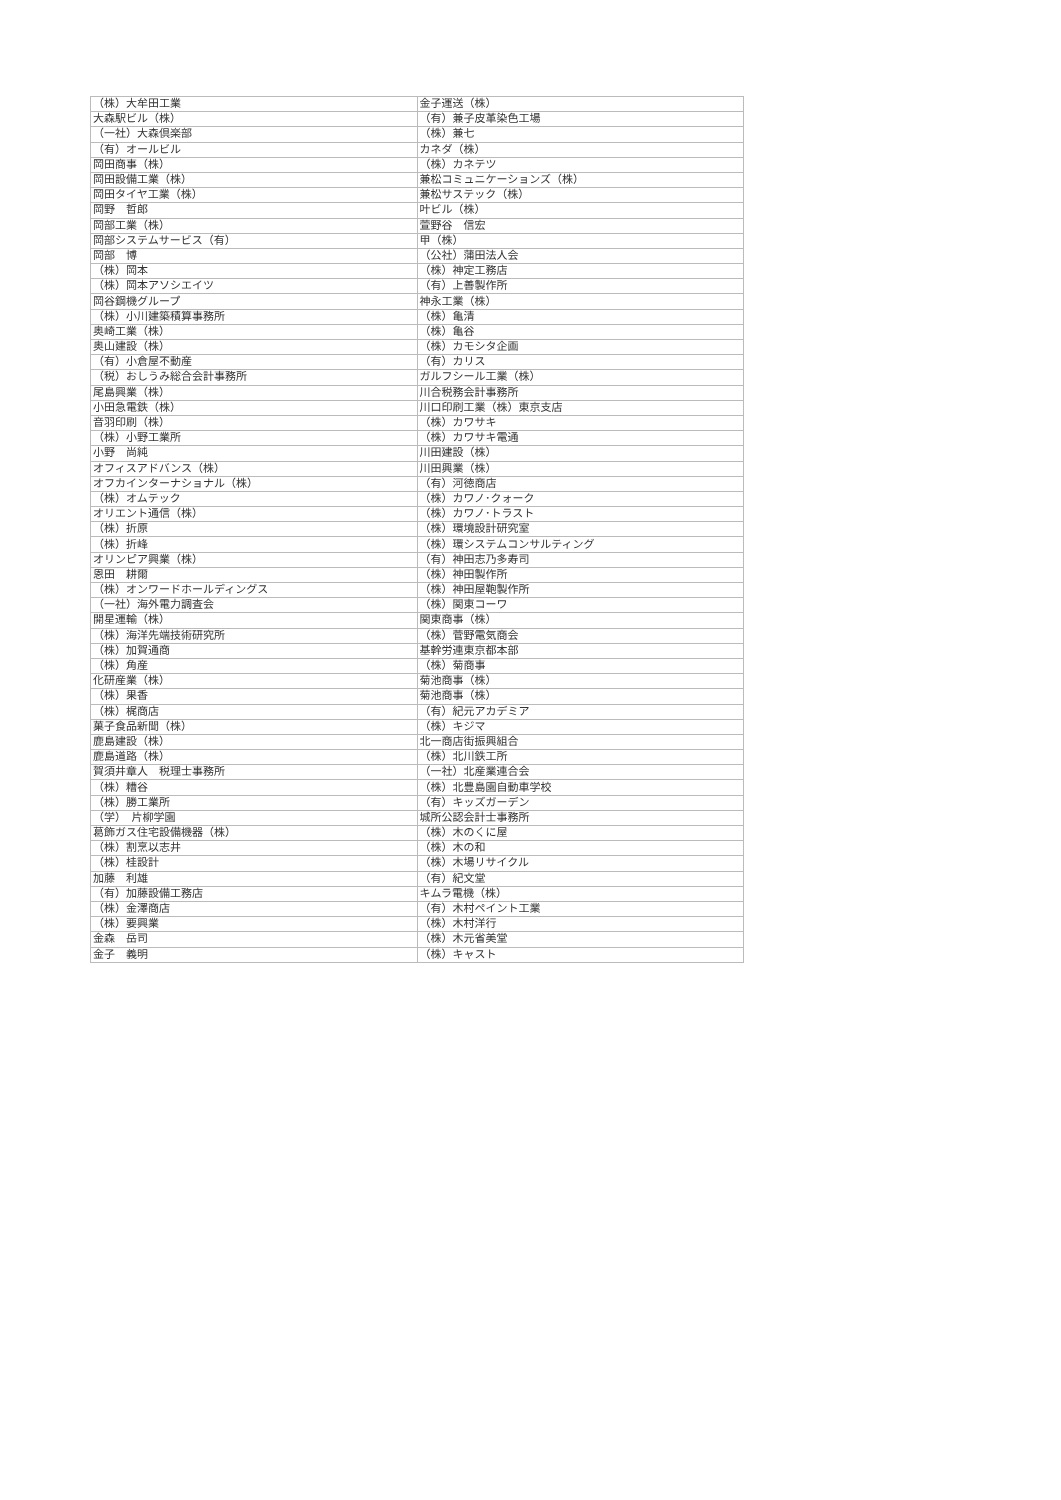| （株）大牟田工業 | 金子運送（株） |
| 大森駅ビル（株） | （有）兼子皮革染色工場 |
| （一社）大森倶楽部 | （株）兼七 |
| （有）オールビル | カネダ（株） |
| 岡田商事（株） | （株）カネテツ |
| 岡田設備工業（株） | 兼松コミュニケーションズ（株） |
| 岡田タイヤ工業（株） | 兼松サステック（株） |
| 岡野 哲郎 | 叶ビル（株） |
| 岡部工業（株） | 萱野谷 信宏 |
| 岡部システムサービス（有） | 甲（株） |
| 岡部 博 | （公社）蒲田法人会 |
| （株）岡本 | （株）神定工務店 |
| （株）岡本アソシエイツ | （有）上善製作所 |
| 岡谷鋼機グループ | 神永工業（株） |
| （株）小川建築積算事務所 | （株）亀清 |
| 奥崎工業（株） | （株）亀谷 |
| 奥山建設（株） | （株）カモシタ企画 |
| （有）小倉屋不動産 | （有）カリス |
| （税）おしうみ総合会計事務所 | ガルフシール工業（株） |
| 尾島興業（株） | 川合税務会計事務所 |
| 小田急電鉄（株） | 川口印刷工業（株）東京支店 |
| 音羽印刷（株） | （株）カワサキ |
| （株）小野工業所 | （株）カワサキ電通 |
| 小野 尚純 | 川田建設（株） |
| オフィスアドバンス（株） | 川田興業（株） |
| オフカインターナショナル（株） | （有）河徳商店 |
| （株）オムテック | （株）カワノ･クォーク |
| オリエント通信（株） | （株）カワノ･トラスト |
| （株）折原 | （株）環境設計研究室 |
| （株）折峰 | （株）環システムコンサルティング |
| オリンピア興業（株） | （有）神田志乃多寿司 |
| 恩田 耕爾 | （株）神田製作所 |
| （株）オンワードホールディングス | （株）神田屋鞄製作所 |
| （一社）海外電力調査会 | （株）関東コーワ |
| 開星運輸（株） | 関東商事（株） |
| （株）海洋先端技術研究所 | （株）菅野電気商会 |
| （株）加賀通商 | 基幹労連東京都本部 |
| （株）角産 | （株）菊商事 |
| 化研産業（株） | 菊池商事（株） |
| （株）果香 | 菊池商事（株） |
| （株）梶商店 | （有）紀元アカデミア |
| 菓子食品新聞（株） | （株）キジマ |
| 鹿島建設（株） | 北一商店街振興組合 |
| 鹿島道路（株） | （株）北川鉄工所 |
| 賀須井章人 税理士事務所 | （一社）北産業連合会 |
| （株）糟谷 | （株）北豊島園自動車学校 |
| （株）勝工業所 | （有）キッズガーデン |
| （学） 片柳学園 | 城所公認会計士事務所 |
| 葛飾ガス住宅設備機器（株） | （株）木のくに屋 |
| （株）割烹以志井 | （株）木の和 |
| （株）桂設計 | （株）木場リサイクル |
| 加藤 利雄 | （有）紀文堂 |
| （有）加藤設備工務店 | キムラ電機（株） |
| （株）金澤商店 | （有）木村ペイント工業 |
| （株）要興業 | （株）木村洋行 |
| 金森 岳司 | （株）木元省美堂 |
| 金子 義明 | （株）キャスト |